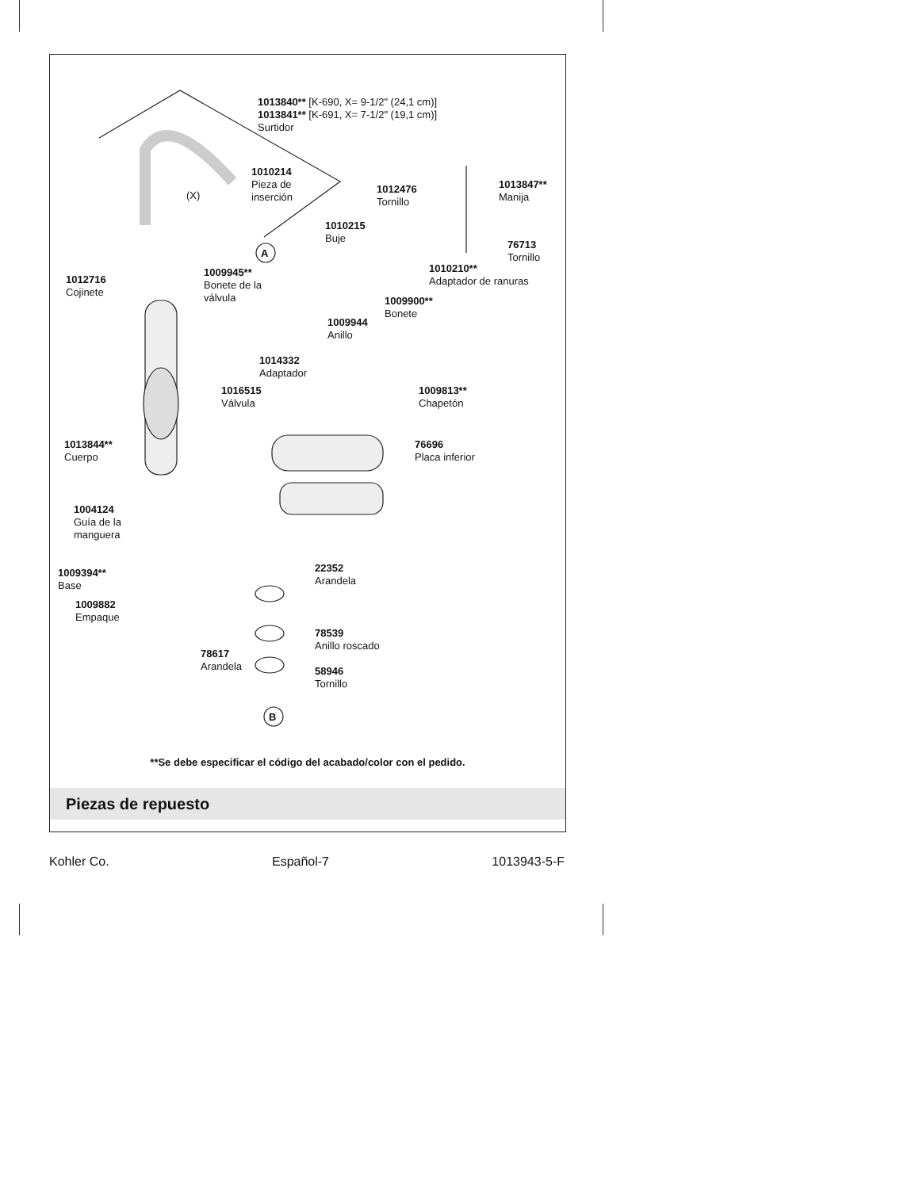1013840** [K-690, X= 9-1/2" (24,1 cm)]
1013841** [K-691, X= 7-1/2" (19,1 cm)]
Surtidor
1010214
Pieza de
inserción
(X)
1012476
Tornillo
1013847**
Manija
1010215
Buje
76713
Tornillo
A
1010210**
Adaptador de ranuras
1012716
Cojinete
1009945**
Bonete de la
válvula
1009900**
Bonete
1009944
Anillo
1014332
Adaptador
1016515
Válvula
1009813**
Chapetón
1013844**
Cuerpo
76696
Placa inferior
1004124
Guía de la
manguera
22352
Arandela
1009394**
Base
1009882
Empaque
78539
Anillo roscado
78617
Arandela
58946
Tornillo
B
**Se debe especificar el código del acabado/color con el pedido.
Piezas de repuesto
Kohler Co. Español-7 1013943-5-F